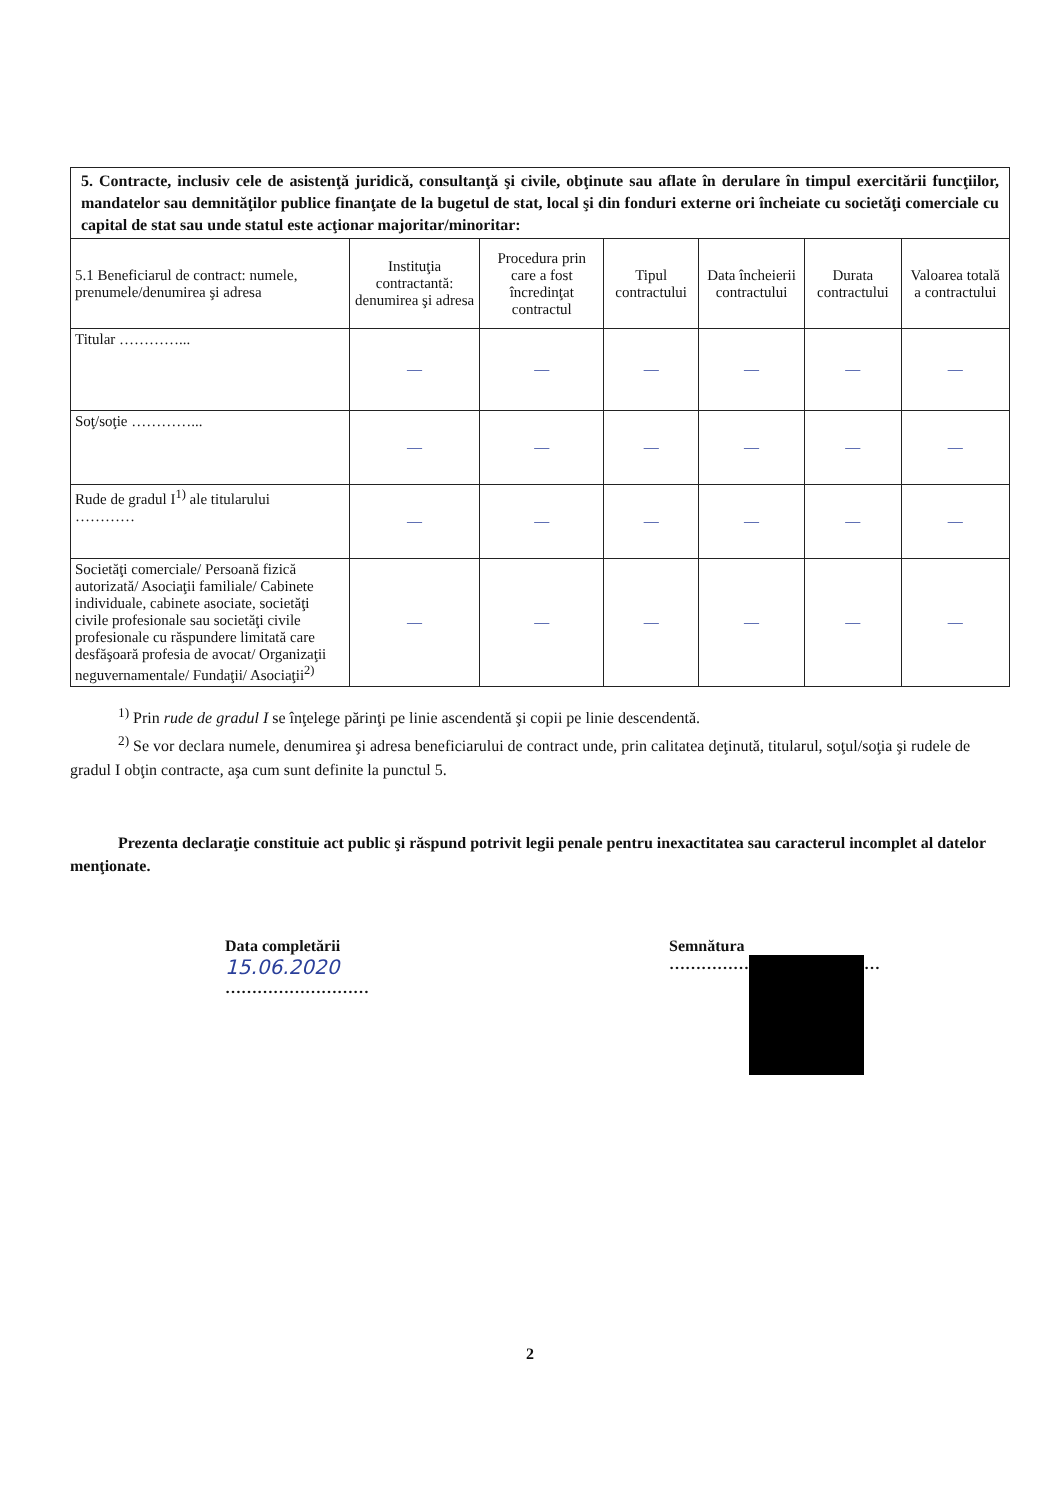| 5. Contracte, inclusiv cele de asistenţă juridică, consultanţă şi civile, obţinute sau aflate în derulare în timpul exercitării funcţiilor, mandatelor sau demnităţilor publice finanţate de la bugetul de stat, local şi din fonduri externe ori încheiate cu societăţi comerciale cu capital de stat sau unde statul este acţionar majoritar/minoritar: | | | | | | |
| 5.1 Beneficiarul de contract: numele, prenumele/denumirea şi adresa | Instituţia contractantă: denumirea şi adresa | Procedura prin care a fost încredinţat contractul | Tipul contractului | Data încheierii contractului | Durata contractului | Valoarea totală a contractului |
| Titular …………... | — | — | — | — | — | — |
| Soţ/soţie …………... | — | — | — | — | — | — |
| Rude de gradul I<sup>1)</sup> ale titularului ………… | — | — | — | — | — | — |
| Societăţi comerciale/ Persoană fizică autorizată/ Asociaţii familiale/ Cabinete individuale, cabinete asociate, societăţi civile profesionale sau societăţi civile profesionale cu răspundere limitată care desfăşoară profesia de avocat/ Organizaţii neguvernamentale/ Fundaţii/ Asociaţii<sup>2)</sup> | — | — | — | — | — | — |
<sup>1)</sup> Prin rude de gradul I se înţelege părinţi pe linie ascendentă şi copii pe linie descendentă.
<sup>2)</sup> Se vor declara numele, denumirea şi adresa beneficiarului de contract unde, prin calitatea deţinută, titularul, soţul/soţia şi rudele de gradul I obţin contracte, aşa cum sunt definite la punctul 5.
Prezenta declaraţie constituie act public şi răspund potrivit legii penale pentru inexactitatea sau caracterul incomplet al datelor menţionate.
Data completării
15.06.2020
………………………
Semnătura
…………… …
2